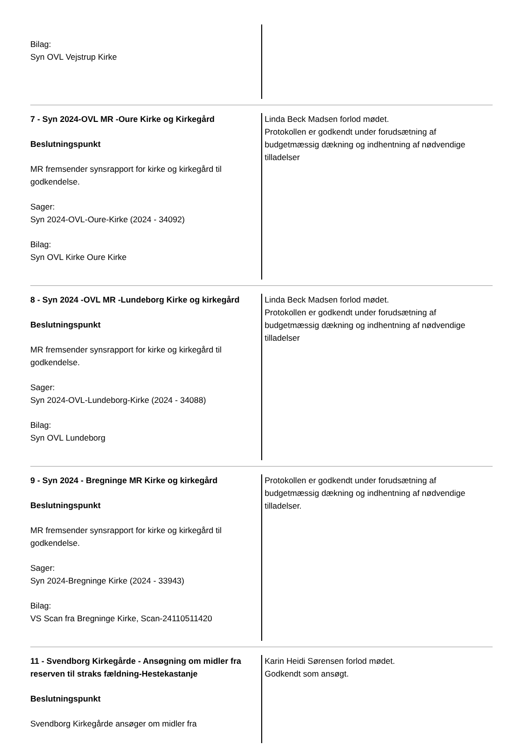Bilag:
Syn OVL Vejstrup Kirke
7 - Syn 2024-OVL MR -Oure Kirke og Kirkegård
Beslutningspunkt
MR fremsender synsrapport for kirke og kirkegård til godkendelse.
Sager:
Syn 2024-OVL-Oure-Kirke (2024 - 34092)
Bilag:
Syn OVL Kirke Oure Kirke
Linda Beck Madsen forlod mødet.
Protokollen er godkendt under forudsætning af budgetmæssig dækning og indhentning af nødvendige tilladelser
8 - Syn 2024 -OVL MR -Lundeborg Kirke og kirkegård
Beslutningspunkt
MR fremsender synsrapport for kirke og kirkegård til godkendelse.
Sager:
Syn 2024-OVL-Lundeborg-Kirke (2024 - 34088)
Bilag:
Syn OVL Lundeborg
Linda Beck Madsen forlod mødet.
Protokollen er godkendt under forudsætning af budgetmæssig dækning og indhentning af nødvendige tilladelser
9 - Syn 2024 - Bregninge MR Kirke og kirkegård
Beslutningspunkt
MR fremsender synsrapport for kirke og kirkegård til godkendelse.
Sager:
Syn 2024-Bregninge Kirke (2024 - 33943)
Bilag:
VS Scan fra Bregninge Kirke, Scan-24110511420
Protokollen er godkendt under forudsætning af budgetmæssig dækning og indhentning af nødvendige tilladelser.
11 - Svendborg Kirkegårde - Ansøgning om midler fra reserven til straks fældning-Hestekastanje
Beslutningspunkt
Svendborg Kirkegårde ansøger om midler fra
Karin Heidi Sørensen forlod mødet.
Godkendt som ansøgt.